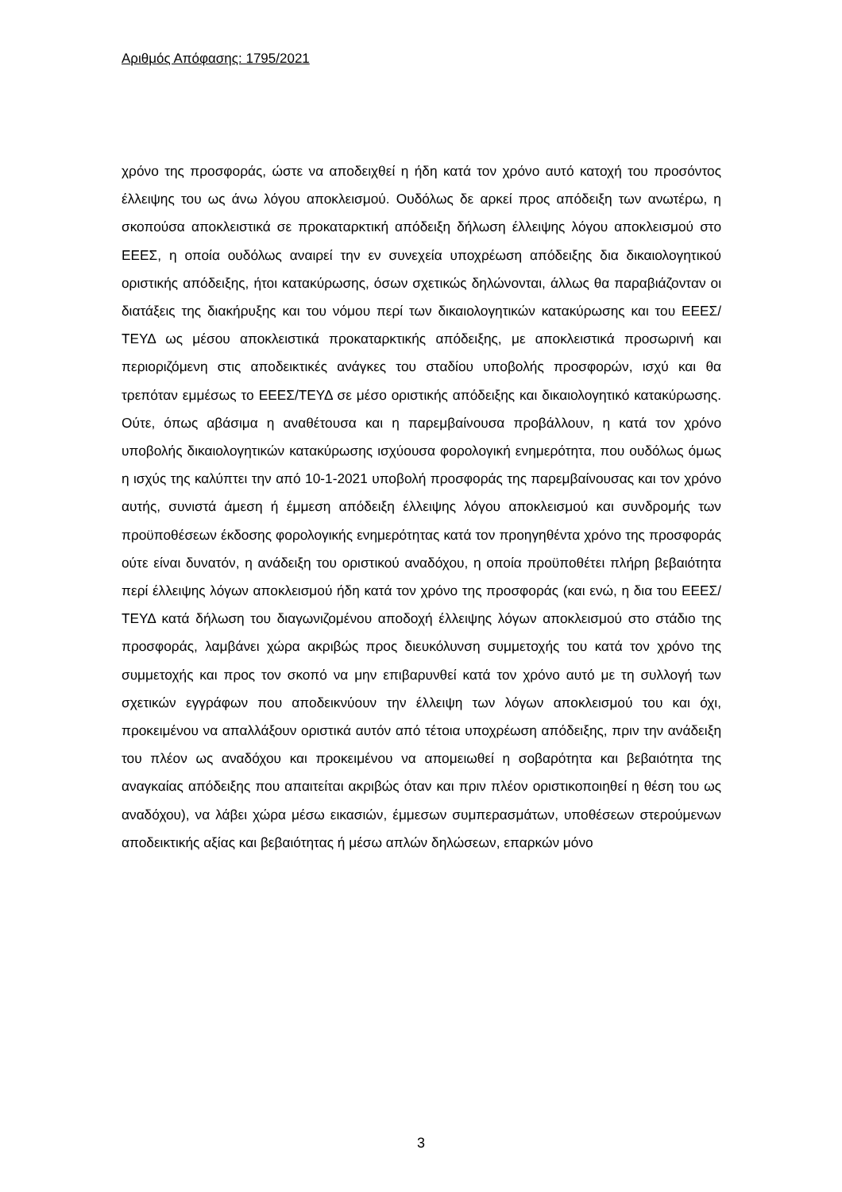Αριθμός Απόφασης: 1795/2021
χρόνο της προσφοράς, ώστε να αποδειχθεί η ήδη κατά τον χρόνο αυτό κατοχή του προσόντος έλλειψης του ως άνω λόγου αποκλεισμού. Ουδόλως δε αρκεί προς απόδειξη των ανωτέρω, η σκοπούσα αποκλειστικά σε προκαταρκτική απόδειξη δήλωση έλλειψης λόγου αποκλεισμού στο ΕΕΕΣ, η οποία ουδόλως αναιρεί την εν συνεχεία υποχρέωση απόδειξης δια δικαιολογητικού οριστικής απόδειξης, ήτοι κατακύρωσης, όσων σχετικώς δηλώνονται, άλλως θα παραβιάζονταν οι διατάξεις της διακήρυξης και του νόμου περί των δικαιολογητικών κατακύρωσης και του ΕΕΕΣ/ΤΕΥΔ ως μέσου αποκλειστικά προκαταρκτικής απόδειξης, με αποκλειστικά προσωρινή και περιοριζόμενη στις αποδεικτικές ανάγκες του σταδίου υποβολής προσφορών, ισχύ και θα τρεπόταν εμμέσως το ΕΕΕΣ/ΤΕΥΔ σε μέσο οριστικής απόδειξης και δικαιολογητικό κατακύρωσης. Ούτε, όπως αβάσιμα η αναθέτουσα και η παρεμβαίνουσα προβάλλουν, η κατά τον χρόνο υποβολής δικαιολογητικών κατακύρωσης ισχύουσα φορολογική ενημερότητα, που ουδόλως όμως η ισχύς της καλύπτει την από 10-1-2021 υποβολή προσφοράς της παρεμβαίνουσας και τον χρόνο αυτής, συνιστά άμεση ή έμμεση απόδειξη έλλειψης λόγου αποκλεισμού και συνδρομής των προϋποθέσεων έκδοσης φορολογικής ενημερότητας κατά τον προηγηθέντα χρόνο της προσφοράς ούτε είναι δυνατόν, η ανάδειξη του οριστικού αναδόχου, η οποία προϋποθέτει πλήρη βεβαιότητα περί έλλειψης λόγων αποκλεισμού ήδη κατά τον χρόνο της προσφοράς (και ενώ, η δια του ΕΕΕΣ/ΤΕΥΔ κατά δήλωση του διαγωνιζομένου αποδοχή έλλειψης λόγων αποκλεισμού στο στάδιο της προσφοράς, λαμβάνει χώρα ακριβώς προς διευκόλυνση συμμετοχής του κατά τον χρόνο της συμμετοχής και προς τον σκοπό να μην επιβαρυνθεί κατά τον χρόνο αυτό με τη συλλογή των σχετικών εγγράφων που αποδεικνύουν την έλλειψη των λόγων αποκλεισμού του και όχι, προκειμένου να απαλλάξουν οριστικά αυτόν από τέτοια υποχρέωση απόδειξης, πριν την ανάδειξη του πλέον ως αναδόχου και προκειμένου να απομειωθεί η σοβαρότητα και βεβαιότητα της αναγκαίας απόδειξης που απαιτείται ακριβώς όταν και πριν πλέον οριστικοποιηθεί η θέση του ως αναδόχου), να λάβει χώρα μέσω εικασιών, έμμεσων συμπερασμάτων, υποθέσεων στερούμενων αποδεικτικής αξίας και βεβαιότητας ή μέσω απλών δηλώσεων, επαρκών μόνο
3